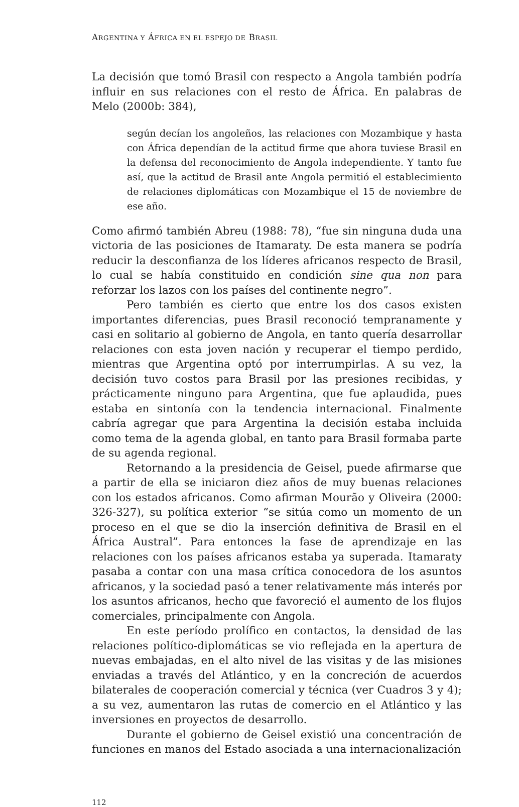ARGENTINA Y ÁFRICA EN EL ESPEJO DE BRASIL
La decisión que tomó Brasil con respecto a Angola también podría influir en sus relaciones con el resto de África. En palabras de Melo (2000b: 384),
según decían los angoleños, las relaciones con Mozambique y hasta con África dependían de la actitud firme que ahora tuviese Brasil en la defensa del reconocimiento de Angola independiente. Y tanto fue así, que la actitud de Brasil ante Angola permitió el establecimiento de relaciones diplomáticas con Mozambique el 15 de noviembre de ese año.
Como afirmó también Abreu (1988: 78), “fue sin ninguna duda una victoria de las posiciones de Itamaraty. De esta manera se podría reducir la desconfianza de los líderes africanos respecto de Brasil, lo cual se había constituido en condición sine qua non para reforzar los lazos con los países del continente negro”.
Pero también es cierto que entre los dos casos existen importantes diferencias, pues Brasil reconoció tempranamente y casi en solitario al gobierno de Angola, en tanto quería desarrollar relaciones con esta joven nación y recuperar el tiempo perdido, mientras que Argentina optó por interrumpirlas. A su vez, la decisión tuvo costos para Brasil por las presiones recibidas, y prácticamente ninguno para Argentina, que fue aplaudida, pues estaba en sintonía con la tendencia internacional. Finalmente cabría agregar que para Argentina la decisión estaba incluida como tema de la agenda global, en tanto para Brasil formaba parte de su agenda regional.
Retornando a la presidencia de Geisel, puede afirmarse que a partir de ella se iniciaron diez años de muy buenas relaciones con los estados africanos. Como afirman Mourão y Oliveira (2000: 326-327), su política exterior “se sitúa como un momento de un proceso en el que se dio la inserción definitiva de Brasil en el África Austral”. Para entonces la fase de aprendizaje en las relaciones con los países africanos estaba ya superada. Itamaraty pasaba a contar con una masa crítica conocedora de los asuntos africanos, y la sociedad pasó a tener relativamente más interés por los asuntos africanos, hecho que favoreció el aumento de los flujos comerciales, principalmente con Angola.
En este período prolífico en contactos, la densidad de las relaciones político-diplomáticas se vio reflejada en la apertura de nuevas embajadas, en el alto nivel de las visitas y de las misiones enviadas a través del Atlántico, y en la concreción de acuerdos bilaterales de cooperación comercial y técnica (ver Cuadros 3 y 4); a su vez, aumentaron las rutas de comercio en el Atlántico y las inversiones en proyectos de desarrollo.
Durante el gobierno de Geisel existió una concentración de funciones en manos del Estado asociada a una internacionalización
112